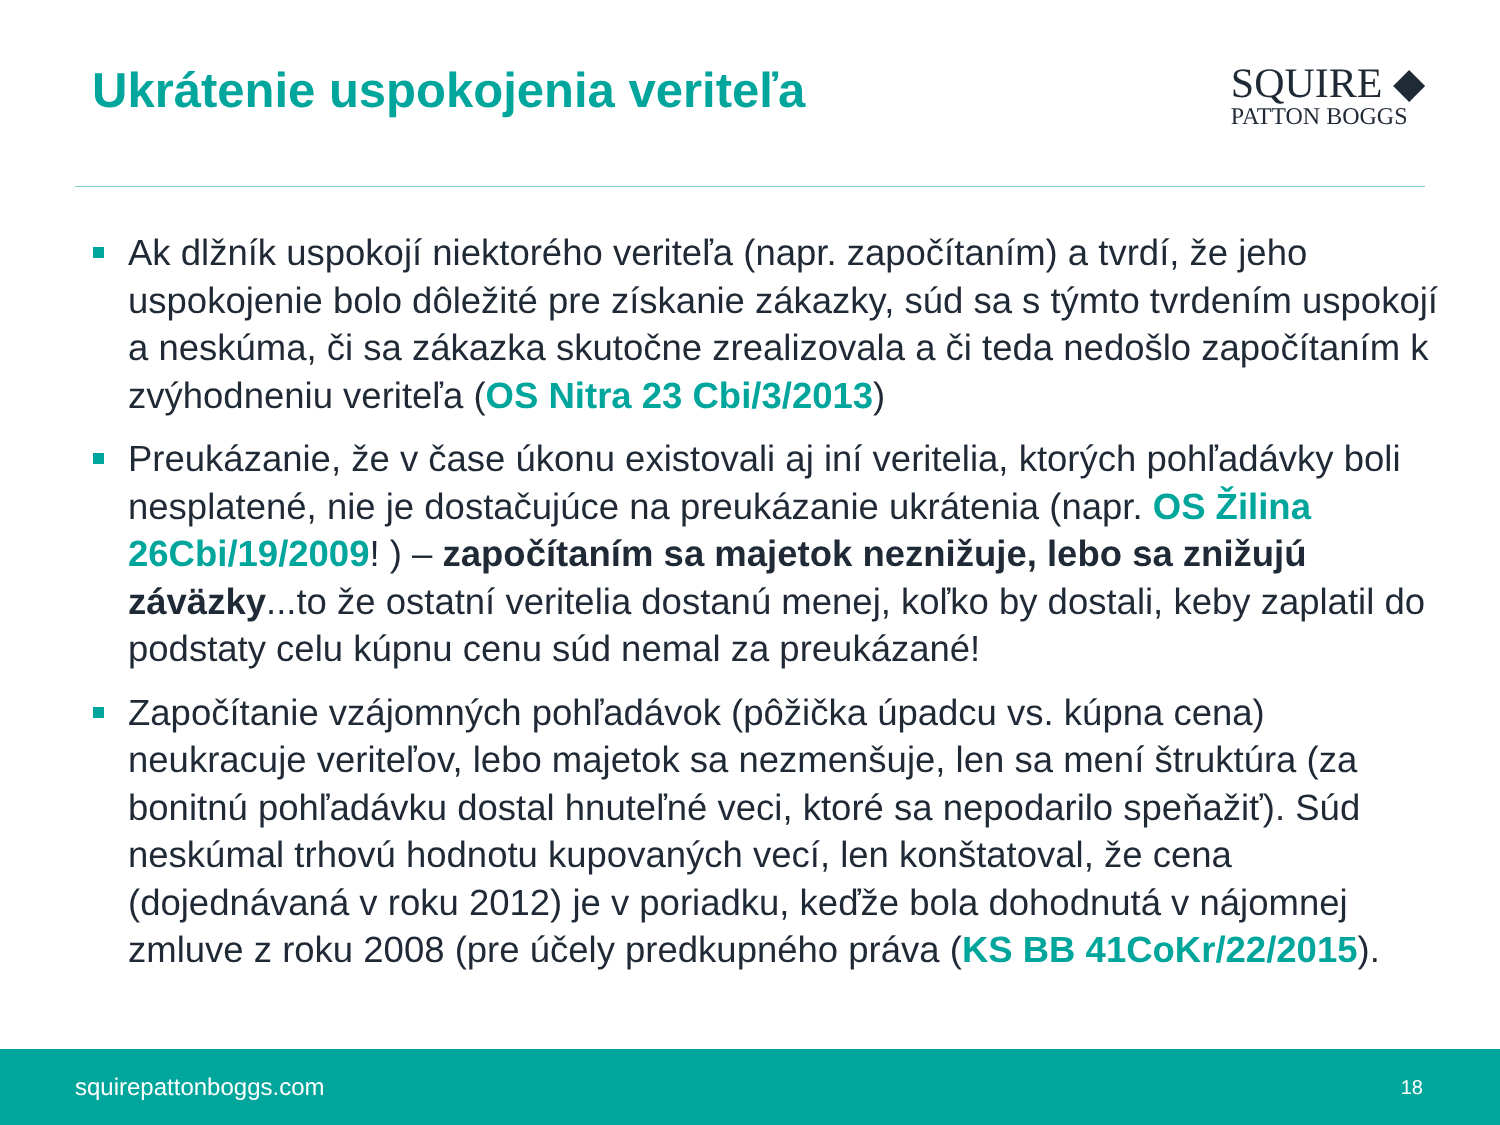Ukrátenie uspokojenia veriteľa
SQUIRE ◆
PATTON BOGGS
Ak dlžník uspokojí niektorého veriteľa (napr. započítaním) a tvrdí, že jeho uspokojenie bolo dôležité pre získanie zákazky, súd sa s týmto tvrdením uspokojí a neskúma, či sa zákazka skutočne zrealizovala a či teda nedošlo započítaním k zvýhodneniu veriteľa (OS Nitra 23 Cbi/3/2013)
Preukázanie, že v čase úkonu existovali aj iní veritelia, ktorých pohľadávky boli nesplatené, nie je dostačujúce na preukázanie ukrátenia (napr. OS Žilina 26Cbi/19/2009! ) – započítaním sa majetok neznižuje, lebo sa znižujú záväzky...to že ostatní veritelia dostanú menej, koľko by dostali, keby zaplatil do podstaty celu kúpnu cenu súd nemal za preukázané!
Započítanie vzájomných pohľadávok (pôžička úpadcu vs. kúpna cena) neukracuje veriteľov, lebo majetok sa nezmenšuje, len sa mení štruktúra (za bonitnú pohľadávku dostal hnuteľné veci, ktoré sa nepodarilo speňažiť). Súd neskúmal trhovú hodnotu kupovaných vecí, len konštatoval, že cena (dojednávaná v roku 2012) je v poriadku, keďže bola dohodnutá v nájomnej zmluve z roku 2008 (pre účely predkupného práva (KS BB 41CoKr/22/2015).
squirepattonboggs.com 18